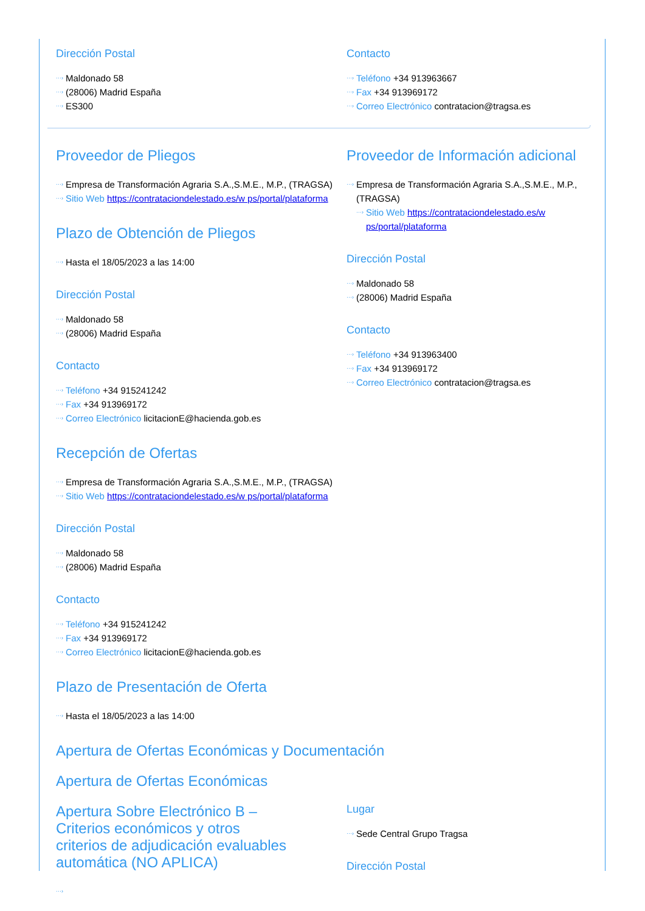Dirección Postal
···› Maldonado 58
···› (28006) Madrid España
···› ES300
Contacto
···› Teléfono +34 913963667
···› Fax +34 913969172
···› Correo Electrónico contratacion@tragsa.es
Proveedor de Pliegos
···› Empresa de Transformación Agraria S.A.,S.M.E., M.P., (TRAGSA)
···› Sitio Web https://contrataciondelestado.es/w ps/portal/plataforma
Plazo de Obtención de Pliegos
···› Hasta el 18/05/2023 a las 14:00
Dirección Postal
···› Maldonado 58
···› (28006) Madrid España
Contacto
···› Teléfono +34 915241242
···› Fax +34 913969172
···› Correo Electrónico licitacionE@hacienda.gob.es
Recepción de Ofertas
···› Empresa de Transformación Agraria S.A.,S.M.E., M.P., (TRAGSA)
···› Sitio Web https://contrataciondelestado.es/w ps/portal/plataforma
Dirección Postal
···› Maldonado 58
···› (28006) Madrid España
Contacto
···› Teléfono +34 915241242
···› Fax +34 913969172
···› Correo Electrónico licitacionE@hacienda.gob.es
Plazo de Presentación de Oferta
···› Hasta el 18/05/2023 a las 14:00
Proveedor de Información adicional
···› Empresa de Transformación Agraria S.A.,S.M.E., M.P., (TRAGSA)
···› Sitio Web https://contrataciondelestado.es/w ps/portal/plataforma
Dirección Postal
···› Maldonado 58
···› (28006) Madrid España
Contacto
···› Teléfono +34 913963400
···› Fax +34 913969172
···› Correo Electrónico contratacion@tragsa.es
Apertura de Ofertas Económicas y Documentación
Apertura de Ofertas Económicas
Apertura Sobre Electrónico B – Criterios económicos y otros criterios de adjudicación evaluables automática (NO APLICA)
···›
Lugar
···› Sede Central Grupo Tragsa
Dirección Postal